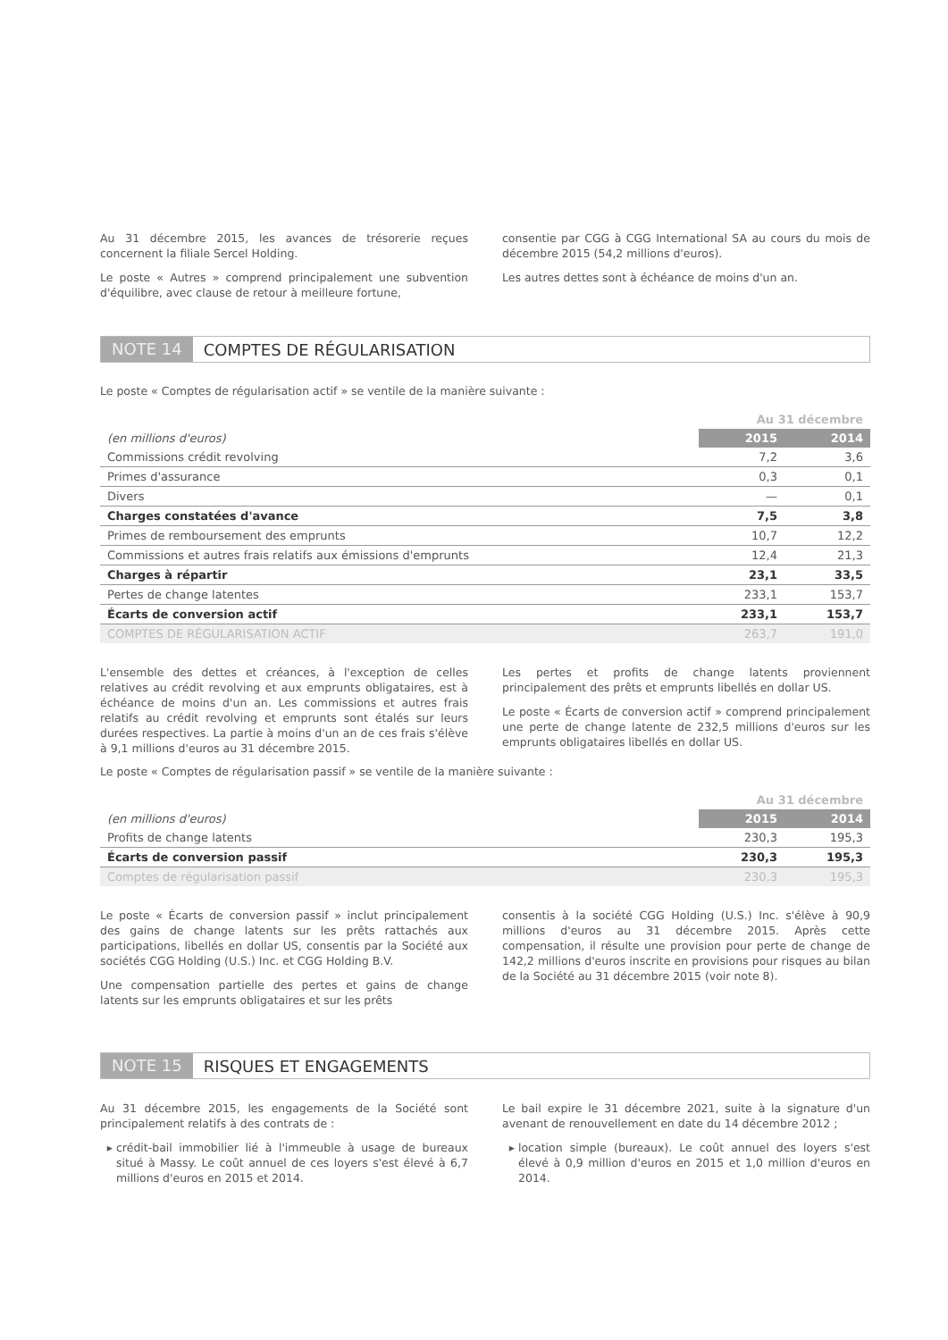Au 31 décembre 2015, les avances de trésorerie reçues concernent la filiale Sercel Holding.
Le poste « Autres » comprend principalement une subvention d'équilibre, avec clause de retour à meilleure fortune,
consentie par CGG à CGG International SA au cours du mois de décembre 2015 (54,2 millions d'euros).
Les autres dettes sont à échéance de moins d'un an.
NOTE 14 COMPTES DE RÉGULARISATION
Le poste « Comptes de régularisation actif » se ventile de la manière suivante :
| | Au 31 décembre | |
| (en millions d'euros) | 2015 | 2014 |
| Commissions crédit revolving | 7,2 | 3,6 |
| Primes d'assurance | 0,3 | 0,1 |
| Divers | — | 0,1 |
| Charges constatées d'avance | 7,5 | 3,8 |
| Primes de remboursement des emprunts | 10,7 | 12,2 |
| Commissions et autres frais relatifs aux émissions d'emprunts | 12,4 | 21,3 |
| Charges à répartir | 23,1 | 33,5 |
| Pertes de change latentes | 233,1 | 153,7 |
| Écarts de conversion actif | 233,1 | 153,7 |
| COMPTES DE RÉGULARISATION ACTIF | 263,7 | 191,0 |
L'ensemble des dettes et créances, à l'exception de celles relatives au crédit revolving et aux emprunts obligataires, est à échéance de moins d'un an. Les commissions et autres frais relatifs au crédit revolving et emprunts sont étalés sur leurs durées respectives. La partie à moins d'un an de ces frais s'élève à 9,1 millions d'euros au 31 décembre 2015.
Les pertes et profits de change latents proviennent principalement des prêts et emprunts libellés en dollar US.
Le poste « Écarts de conversion actif » comprend principalement une perte de change latente de 232,5 millions d'euros sur les emprunts obligataires libellés en dollar US.
Le poste « Comptes de régularisation passif » se ventile de la manière suivante :
| | Au 31 décembre | |
| (en millions d'euros) | 2015 | 2014 |
| Profits de change latents | 230,3 | 195,3 |
| Écarts de conversion passif | 230,3 | 195,3 |
| Comptes de régularisation passif | 230,3 | 195,3 |
Le poste « Écarts de conversion passif » inclut principalement des gains de change latents sur les prêts rattachés aux participations, libellés en dollar US, consentis par la Société aux sociétés CGG Holding (U.S.) Inc. et CGG Holding B.V.
Une compensation partielle des pertes et gains de change latents sur les emprunts obligataires et sur les prêts
consentis à la société CGG Holding (U.S.) Inc. s'élève à 90,9 millions d'euros au 31 décembre 2015. Après cette compensation, il résulte une provision pour perte de change de 142,2 millions d'euros inscrite en provisions pour risques au bilan de la Société au 31 décembre 2015 (voir note 8).
NOTE 15 RISQUES ET ENGAGEMENTS
Au 31 décembre 2015, les engagements de la Société sont principalement relatifs à des contrats de :
crédit-bail immobilier lié à l'immeuble à usage de bureaux situé à Massy. Le coût annuel de ces loyers s'est élevé à 6,7 millions d'euros en 2015 et 2014.
Le bail expire le 31 décembre 2021, suite à la signature d'un avenant de renouvellement en date du 14 décembre 2012 ;
location simple (bureaux). Le coût annuel des loyers s'est élevé à 0,9 million d'euros en 2015 et 1,0 million d'euros en 2014.